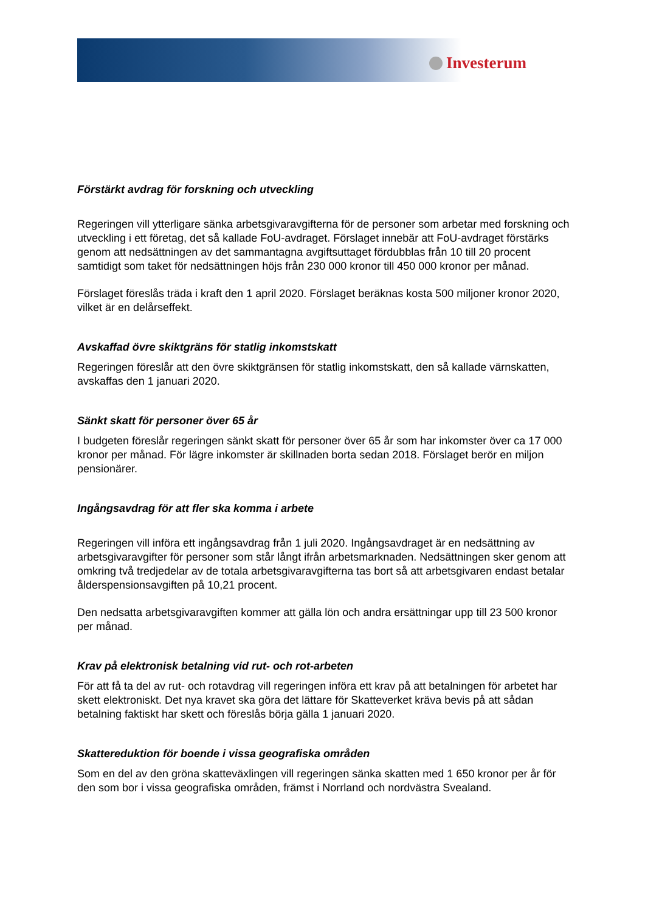Investerum
Förstärkt avdrag för forskning och utveckling
Regeringen vill ytterligare sänka arbetsgivaravgifterna för de personer som arbetar med forskning och utveckling i ett företag, det så kallade FoU-avdraget. Förslaget innebär att FoU-avdraget förstärks genom att nedsättningen av det sammantagna avgiftsuttaget fördubblas från 10 till 20 procent samtidigt som taket för nedsättningen höjs från 230 000 kronor till 450 000 kronor per månad.
Förslaget föreslås träda i kraft den 1 april 2020. Förslaget beräknas kosta 500 miljoner kronor 2020, vilket är en delårseffekt.
Avskaffad övre skiktgräns för statlig inkomstskatt
Regeringen föreslår att den övre skiktgränsen för statlig inkomstskatt, den så kallade värnskatten, avskaffas den 1 januari 2020.
Sänkt skatt för personer över 65 år
I budgeten föreslår regeringen sänkt skatt för personer över 65 år som har inkomster över ca 17 000 kronor per månad. För lägre inkomster är skillnaden borta sedan 2018. Förslaget berör en miljon pensionärer.
Ingångsavdrag för att fler ska komma i arbete
Regeringen vill införa ett ingångsavdrag från 1 juli 2020. Ingångsavdraget är en nedsättning av arbetsgivaravgifter för personer som står långt ifrån arbetsmarknaden. Nedsättningen sker genom att omkring två tredjedelar av de totala arbetsgivaravgifterna tas bort så att arbetsgivaren endast betalar ålderspensionsavgiften på 10,21 procent.
Den nedsatta arbetsgivaravgiften kommer att gälla lön och andra ersättningar upp till 23 500 kronor per månad.
Krav på elektronisk betalning vid rut- och rot-arbeten
För att få ta del av rut- och rotavdrag vill regeringen införa ett krav på att betalningen för arbetet har skett elektroniskt. Det nya kravet ska göra det lättare för Skatteverket kräva bevis på att sådan betalning faktiskt har skett och föreslås börja gälla 1 januari 2020.
Skattereduktion för boende i vissa geografiska områden
Som en del av den gröna skatteväxlingen vill regeringen sänka skatten med 1 650 kronor per år för den som bor i vissa geografiska områden, främst i Norrland och nordvästra Svealand.